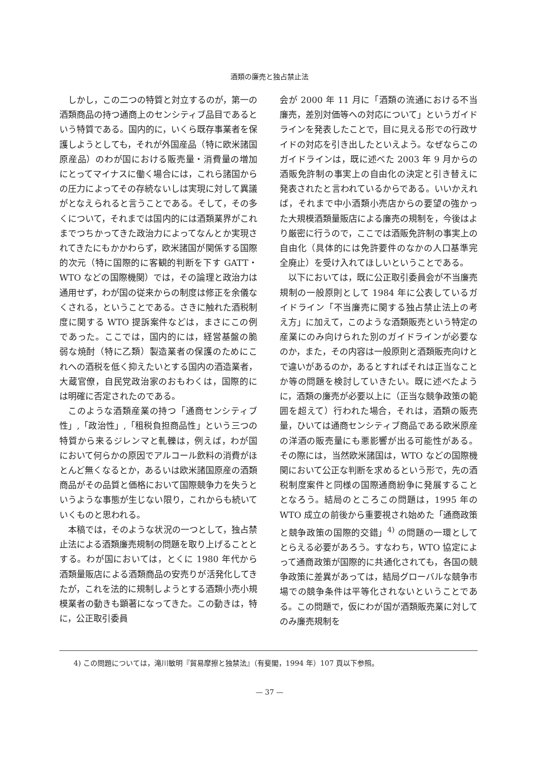酒類の廉売と独占禁止法
しかし，この二つの特質と対立するのが，第一の酒類商品の持つ通商上のセンシティブ品目であるという特質である。国内的に，いくら既存事業者を保護しようとしても，それが外国産品（特に欧米諸国原産品）のわが国における販売量・消費量の増加にとってマイナスに働く場合には，これら諸国からの圧力によってその存続ないしは実現に対して異議がとなえられると言うことである。そして，その多くについて，それまでは国内的には酒類業界がこれまでつちかってきた政治力によってなんとか実現されてきたにもかかわらず，欧米諸国が関係する国際的次元（特に国際的に客観的判断を下す GATT・WTO などの国際機関）では，その論理と政治力は通用せず，わが国の従来からの制度は修正を余儀なくされる，ということである。さきに触れた酒税制度に関する WTO 提訴案件などは，まさにこの例であった。ここでは，国内的には，経営基盤の脆弱な焼酎（特に乙類）製造業者の保護のためにこれへの酒税を低く抑えたいとする国内の酒造業者，大蔵官僚，自民党政治家のおもわくは，国際的には明確に否定されたのである。
このような酒類産業の持つ「通商センシティブ性」,「政治性」,「租税負担商品性」という三つの特質から来るジレンマと軋轢は，例えば，わが国において何らかの原因でアルコール飲料の消費がほとんど無くなるとか，あるいは欧米諸国原産の酒類商品がその品質と価格において国際競争力を失うというような事態が生じない限り，これからも続いていくものと思われる。
本稿では，そのような状況の一つとして，独占禁止法による酒類廉売規制の問題を取り上げることとする。わが国においては，とくに 1980 年代から酒類量販店による酒類商品の安売りが活発化してきたが，これを法的に規制しようとする酒類小売小規模業者の動きも顕著になってきた。この動きは，特に，公正取引委員
会が 2000 年 11 月に「酒類の流通における不当廉売，差別対価等への対応について」というガイドラインを発表したことで，目に見える形での行政サイドの対応を引き出したといえよう。なぜならこのガイドラインは，既に述べた 2003 年 9 月からの酒販免許制の事実上の自由化の決定と引き替えに発表されたと言われているからである。いいかえれば，それまで中小酒類小売店からの要望の強かった大規模酒類量販店による廉売の規制を，今後はより厳密に行うので，ここでは酒販免許制の事実上の自由化（具体的には免許要件のなかの人口基準完全廃止）を受け入れてほしいということである。
以下においては，既に公正取引委員会が不当廉売規制の一般原則として 1984 年に公表しているガイドライン「不当廉売に関する独占禁止法上の考え方」に加えて，このような酒類販売という特定の産業にのみ向けられた別のガイドラインが必要なのか，また，その内容は一般原則と酒類販売向けとで違いがあるのか，あるとすればそれは正当なことか等の問題を検討していきたい。既に述べたように，酒類の廉売が必要以上に（正当な競争政策の範囲を超えて）行われた場合，それは，酒類の販売量，ひいては通商センシティブ商品である欧米原産の洋酒の販売量にも悪影響が出る可能性がある。その際には，当然欧米諸国は，WTO などの国際機関において公正な判断を求めるという形で，先の酒税制度案件と同様の国際通商紛争に発展することとなろう。結局のところこの問題は，1995 年の WTO 成立の前後から重要視され始めた「通商政策と競争政策の国際的交錯」<sup>4)</sup> の問題の一環としてとらえる必要があろう。すなわち，WTO 協定によって通商政策が国際的に共通化されても，各国の競争政策に差異があっては，結局グローバルな競争市場での競争条件は平等化されないということである。この問題で，仮にわが国が酒類販売業に対してのみ廉売規制を
4) この問題については，滝川敏明『貿易摩擦と独禁法』（有斐閣，1994 年）107 頁以下参照。
— 37 —